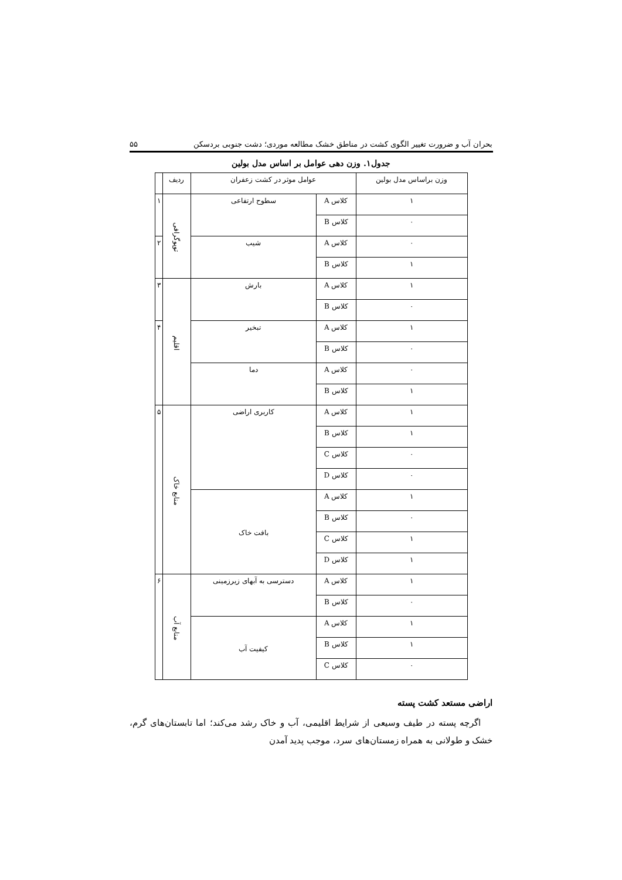بحران آب و ضرورت تغییر الگوی کشت در مناطق خشک مطالعه موردی؛ دشت جنوبی بردسکن ۵۵
جدول۱. وزن دهی عوامل بر اساس مدل بولین
| وزن براساس مدل بولین | عوامل موثر در کشت زعفران | | ردیف | |
| --- | --- | --- | --- | --- |
| ۱ | کلاس A | سطوح ارتفاعی | توپوگرافی | ۱ |
| ۰ | کلاس B | | | |
| ۰ | کلاس A | شیب | | ۲ |
| ۱ | کلاس B | | | |
| ۱ | کلاس A | بارش | اقلیم | ۳ |
| ۰ | کلاس B | | | |
| ۱ | کلاس A | تبخیر | | ۴ |
| ۰ | کلاس B | | | |
| ۰ | کلاس A | دما | | |
| ۱ | کلاس B | | | |
| ۱ | کلاس A | کاربری اراضی | منابع خاک | ۵ |
| ۱ | کلاس B | | | |
| ۰ | کلاس C | | | |
| ۰ | کلاس D | | | |
| ۱ | کلاس A | بافت خاک | | |
| ۰ | کلاس B | | | |
| ۱ | کلاس C | | | |
| ۱ | کلاس D | | | |
| ۱ | کلاس A | دسترسی به آبهای زیرزمینی | منابع آب | ۶ |
| ۰ | کلاس B | | | |
| ۱ | کلاس A | کیفیت آب | | |
| ۱ | کلاس B | | | |
| ۰ | کلاس C | | | |
اراضی مستعد کشت پسته
اگرچه پسته در طیف وسیعی از شرایط اقلیمی، آب و خاک رشد می‌کند؛ اما تابستان‌های گرم، خشک و طولانی به همراه زمستان‌های سرد، موجب پدید آمدن